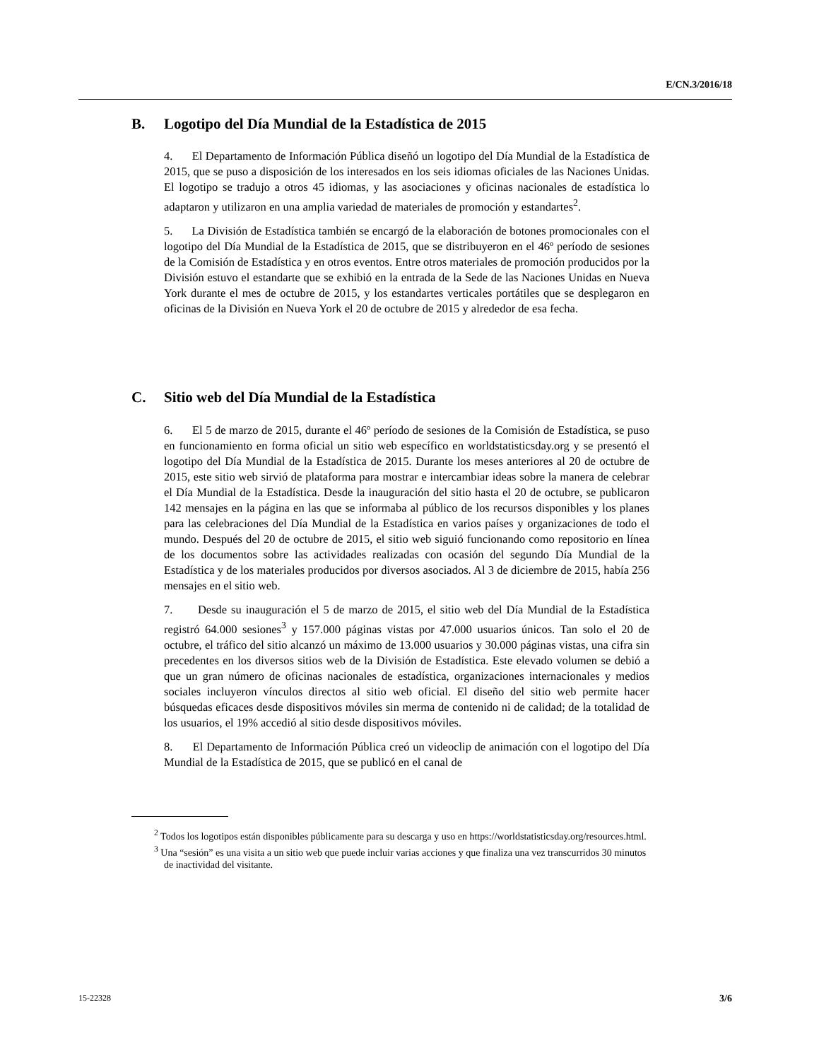E/CN.3/2016/18
B. Logotipo del Día Mundial de la Estadística de 2015
4. El Departamento de Información Pública diseñó un logotipo del Día Mundial de la Estadística de 2015, que se puso a disposición de los interesados en los seis idiomas oficiales de las Naciones Unidas. El logotipo se tradujo a otros 45 idiomas, y las asociaciones y oficinas nacionales de estadística lo adaptaron y utilizaron en una amplia variedad de materiales de promoción y estandartes<sup>2</sup>.
5. La División de Estadística también se encargó de la elaboración de botones promocionales con el logotipo del Día Mundial de la Estadística de 2015, que se distribuyeron en el 46º período de sesiones de la Comisión de Estadística y en otros eventos. Entre otros materiales de promoción producidos por la División estuvo el estandarte que se exhibió en la entrada de la Sede de las Naciones Unidas en Nueva York durante el mes de octubre de 2015, y los estandartes verticales portátiles que se desplegaron en oficinas de la División en Nueva York el 20 de octubre de 2015 y alrededor de esa fecha.
C. Sitio web del Día Mundial de la Estadística
6. El 5 de marzo de 2015, durante el 46º período de sesiones de la Comisión de Estadística, se puso en funcionamiento en forma oficial un sitio web específico en worldstatisticsday.org y se presentó el logotipo del Día Mundial de la Estadística de 2015. Durante los meses anteriores al 20 de octubre de 2015, este sitio web sirvió de plataforma para mostrar e intercambiar ideas sobre la manera de celebrar el Día Mundial de la Estadística. Desde la inauguración del sitio hasta el 20 de octubre, se publicaron 142 mensajes en la página en las que se informaba al público de los recursos disponibles y los planes para las celebraciones del Día Mundial de la Estadística en varios países y organizaciones de todo el mundo. Después del 20 de octubre de 2015, el sitio web siguió funcionando como repositorio en línea de los documentos sobre las actividades realizadas con ocasión del segundo Día Mundial de la Estadística y de los materiales producidos por diversos asociados. Al 3 de diciembre de 2015, había 256 mensajes en el sitio web.
7. Desde su inauguración el 5 de marzo de 2015, el sitio web del Día Mundial de la Estadística registró 64.000 sesiones<sup>3</sup> y 157.000 páginas vistas por 47.000 usuarios únicos. Tan solo el 20 de octubre, el tráfico del sitio alcanzó un máximo de 13.000 usuarios y 30.000 páginas vistas, una cifra sin precedentes en los diversos sitios web de la División de Estadística. Este elevado volumen se debió a que un gran número de oficinas nacionales de estadística, organizaciones internacionales y medios sociales incluyeron vínculos directos al sitio web oficial. El diseño del sitio web permite hacer búsquedas eficaces desde dispositivos móviles sin merma de contenido ni de calidad; de la totalidad de los usuarios, el 19% accedió al sitio desde dispositivos móviles.
8. El Departamento de Información Pública creó un videoclip de animación con el logotipo del Día Mundial de la Estadística de 2015, que se publicó en el canal de
<sup>2</sup> Todos los logotipos están disponibles públicamente para su descarga y uso en https://worldstatisticsday.org/resources.html.
<sup>3</sup> Una “sesión” es una visita a un sitio web que puede incluir varias acciones y que finaliza una vez transcurridos 30 minutos de inactividad del visitante.
15-22328 3/6